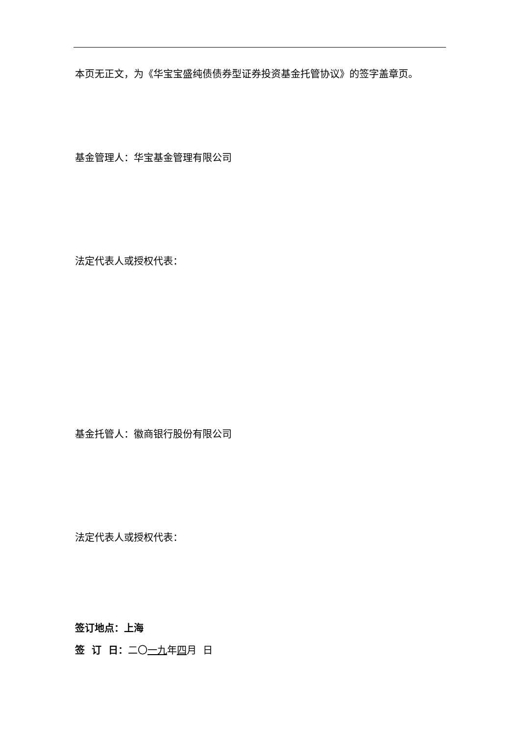本页无正文，为《华宝宝盛纯债债券型证券投资基金托管协议》的签字盖章页。
基金管理人：华宝基金管理有限公司
法定代表人或授权代表：
基金托管人：徽商银行股份有限公司
法定代表人或授权代表：
签订地点：上海
签 订 日：二〇一九年四月 日